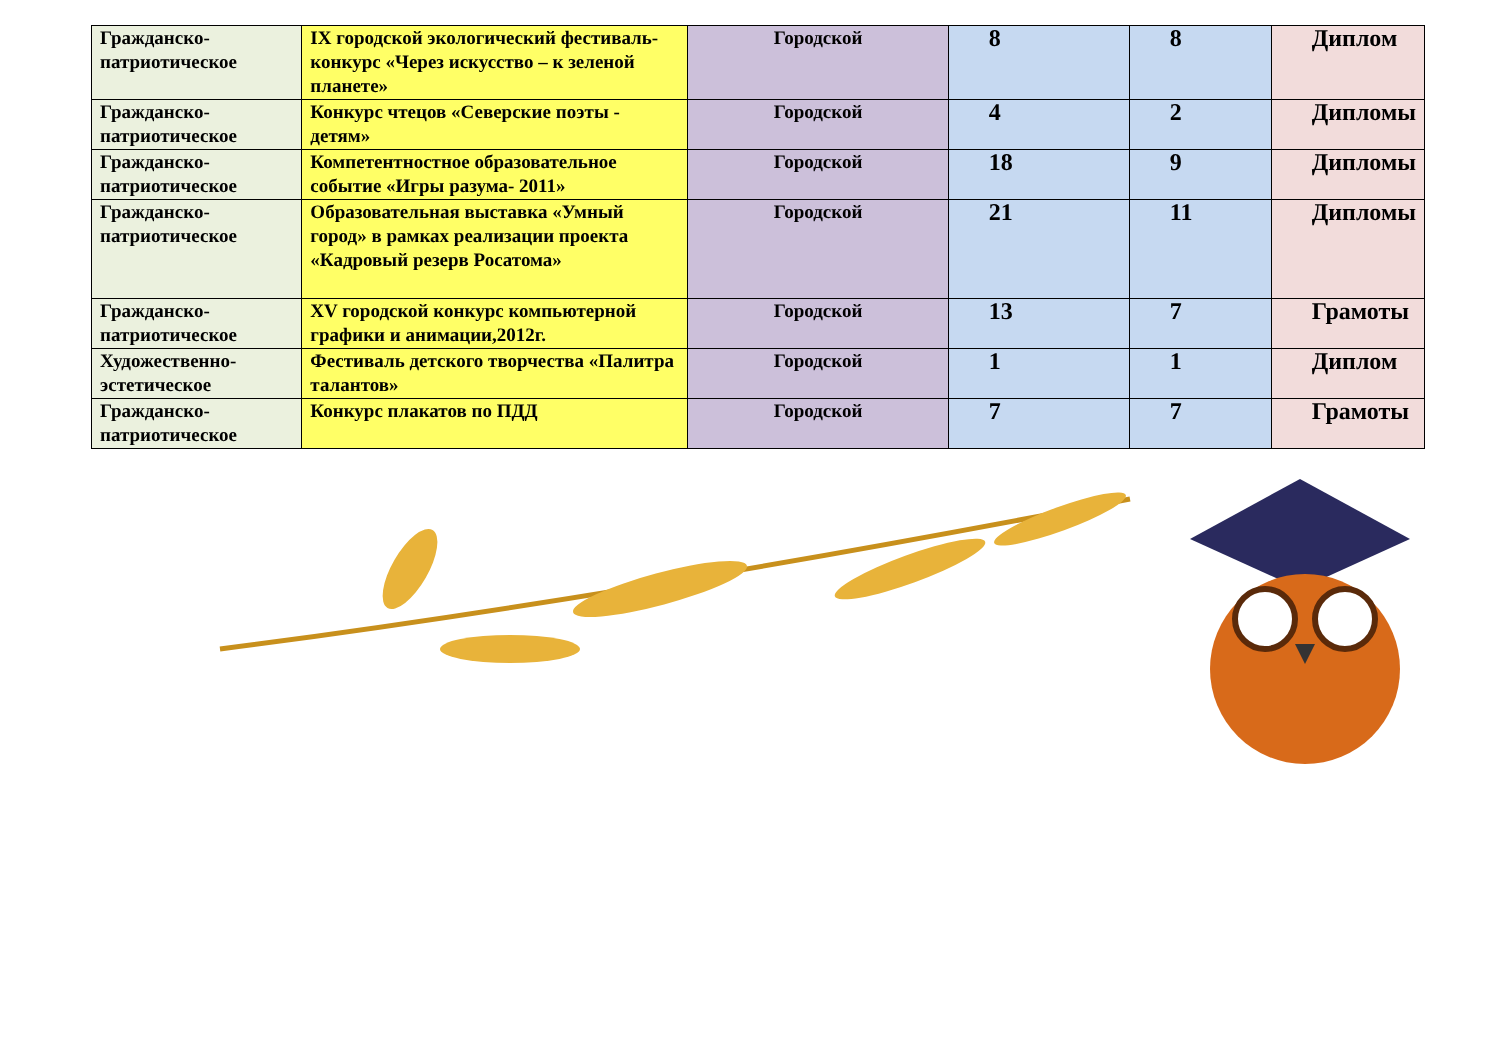| Гражданско-патриотическое | IX городской экологический фестиваль-конкурс «Через искусство – к зеленой планете» | Городской | 8 | 8 | Диплом |
| Гражданско-патриотическое | Конкурс чтецов «Северские поэты - детям» | Городской | 4 | 2 | Дипломы |
| Гражданско-патриотическое | Компетентностное образовательное событие «Игры разума- 2011» | Городской | 18 | 9 | Дипломы |
| Гражданско-патриотическое | Образовательная выставка «Умный город» в рамках реализации проекта «Кадровый резерв Росатома» | Городской | 21 | 11 | Дипломы |
| Гражданско-патриотическое | XV городской конкурс компьютерной графики и анимации,2012г. | Городской | 13 | 7 | Грамоты |
| Художественно-эстетическое | Фестиваль детского творчества «Палитра талантов» | Городской | 1 | 1 | Диплом |
| Гражданско-патриотическое | Конкурс плакатов по ПДД | Городской | 7 | 7 | Грамоты |